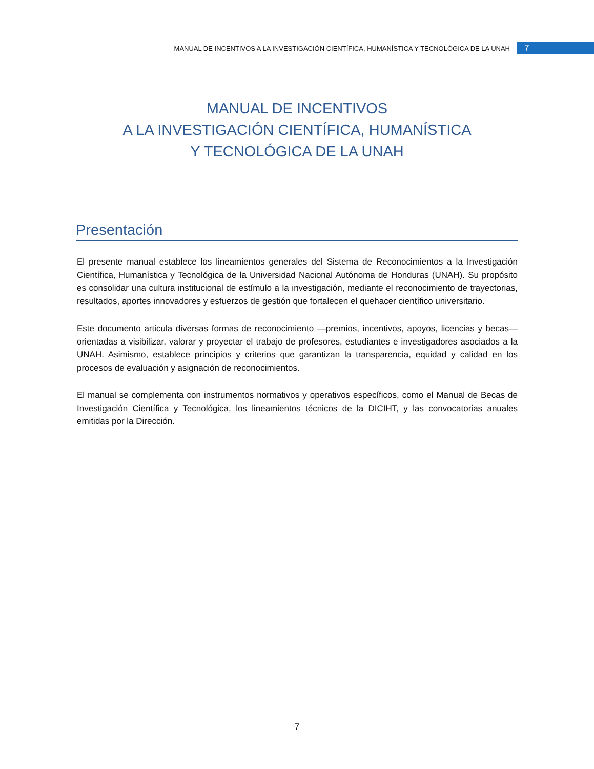MANUAL DE INCENTIVOS A LA INVESTIGACIÓN CIENTÍFICA, HUMANÍSTICA Y TECNOLÓGICA DE LA UNAH 7
MANUAL DE INCENTIVOS
A LA INVESTIGACIÓN CIENTÍFICA, HUMANÍSTICA
Y TECNOLÓGICA DE LA UNAH
Presentación
El presente manual establece los lineamientos generales del Sistema de Reconocimientos a la Investigación Científica, Humanística y Tecnológica de la Universidad Nacional Autónoma de Honduras (UNAH). Su propósito es consolidar una cultura institucional de estímulo a la investigación, mediante el reconocimiento de trayectorias, resultados, aportes innovadores y esfuerzos de gestión que fortalecen el quehacer científico universitario.
Este documento articula diversas formas de reconocimiento —premios, incentivos, apoyos, licencias y becas— orientadas a visibilizar, valorar y proyectar el trabajo de profesores, estudiantes e investigadores asociados a la UNAH. Asimismo, establece principios y criterios que garantizan la transparencia, equidad y calidad en los procesos de evaluación y asignación de reconocimientos.
El manual se complementa con instrumentos normativos y operativos específicos, como el Manual de Becas de Investigación Científica y Tecnológica, los lineamientos técnicos de la DICIHT, y las convocatorias anuales emitidas por la Dirección.
7